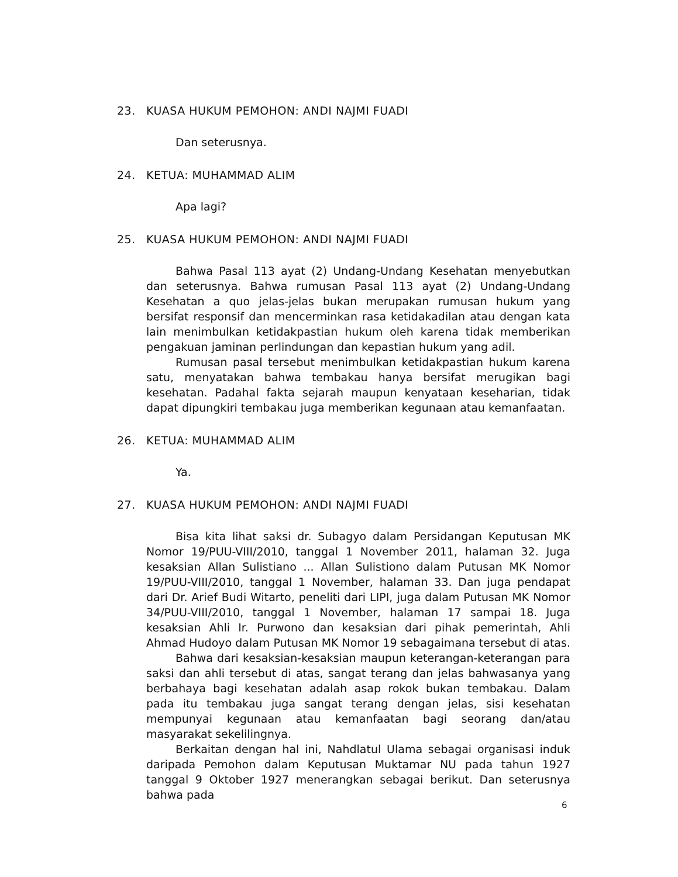23. KUASA HUKUM PEMOHON: ANDI NAJMI FUADI
Dan seterusnya.
24. KETUA: MUHAMMAD ALIM
Apa lagi?
25. KUASA HUKUM PEMOHON: ANDI NAJMI FUADI
Bahwa Pasal 113 ayat (2) Undang-Undang Kesehatan menyebutkan dan seterusnya. Bahwa rumusan Pasal 113 ayat (2) Undang-Undang Kesehatan a quo jelas-jelas bukan merupakan rumusan hukum yang bersifat responsif dan mencerminkan rasa ketidakadilan atau dengan kata lain menimbulkan ketidakpastian hukum oleh karena tidak memberikan pengakuan jaminan perlindungan dan kepastian hukum yang adil.
Rumusan pasal tersebut menimbulkan ketidakpastian hukum karena satu, menyatakan bahwa tembakau hanya bersifat merugikan bagi kesehatan. Padahal fakta sejarah maupun kenyataan keseharian, tidak dapat dipungkiri tembakau juga memberikan kegunaan atau kemanfaatan.
26. KETUA: MUHAMMAD ALIM
Ya.
27. KUASA HUKUM PEMOHON: ANDI NAJMI FUADI
Bisa kita lihat saksi dr. Subagyo dalam Persidangan Keputusan MK Nomor 19/PUU-VIII/2010, tanggal 1 November 2011, halaman 32. Juga kesaksian Allan Sulistiano ... Allan Sulistiono dalam Putusan MK Nomor 19/PUU-VIII/2010, tanggal 1 November, halaman 33. Dan juga pendapat dari Dr. Arief Budi Witarto, peneliti dari LIPI, juga dalam Putusan MK Nomor 34/PUU-VIII/2010, tanggal 1 November, halaman 17 sampai 18. Juga kesaksian Ahli Ir. Purwono dan kesaksian dari pihak pemerintah, Ahli Ahmad Hudoyo dalam Putusan MK Nomor 19 sebagaimana tersebut di atas.
Bahwa dari kesaksian-kesaksian maupun keterangan-keterangan para saksi dan ahli tersebut di atas, sangat terang dan jelas bahwasanya yang berbahaya bagi kesehatan adalah asap rokok bukan tembakau. Dalam pada itu tembakau juga sangat terang dengan jelas, sisi kesehatan mempunyai kegunaan atau kemanfaatan bagi seorang dan/atau masyarakat sekelilingnya.
Berkaitan dengan hal ini, Nahdlatul Ulama sebagai organisasi induk daripada Pemohon dalam Keputusan Muktamar NU pada tahun 1927 tanggal 9 Oktober 1927 menerangkan sebagai berikut. Dan seterusnya bahwa pada
6